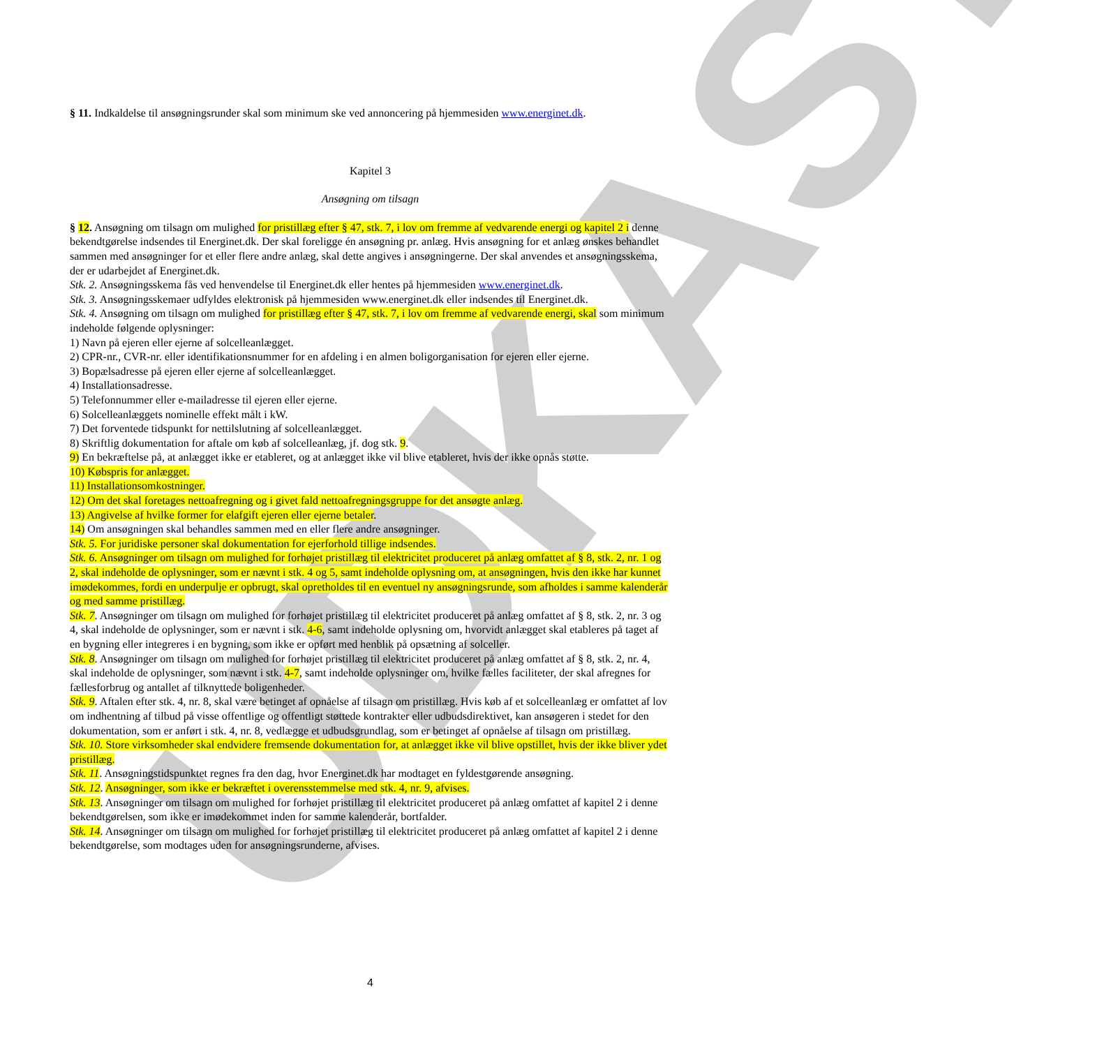UDKAST
§ 11. Indkaldelse til ansøgningsrunder skal som minimum ske ved annoncering på hjemmesiden www.energinet.dk.
Kapitel 3
Ansøgning om tilsagn
§ 12. Ansøgning om tilsagn om mulighed for pristillæg efter § 47, stk. 7, i lov om fremme af vedvarende energi og kapitel 2 i denne bekendtgørelse indsendes til Energinet.dk. Der skal foreligge én ansøgning pr. anlæg. Hvis ansøgning for et anlæg ønskes behandlet sammen med ansøgninger for et eller flere andre anlæg, skal dette angives i ansøgningerne. Der skal anvendes et ansøgningsskema, der er udarbejdet af Energinet.dk.
Stk. 2. Ansøgningsskema fås ved henvendelse til Energinet.dk eller hentes på hjemmesiden www.energinet.dk.
Stk. 3. Ansøgningsskemaer udfyldes elektronisk på hjemmesiden www.energinet.dk eller indsendes til Energinet.dk.
Stk. 4. Ansøgning om tilsagn om mulighed for pristillæg efter § 47, stk. 7, i lov om fremme af vedvarende energi, skal som minimum indeholde følgende oplysninger:
1) Navn på ejeren eller ejerne af solcelleanlægget.
2) CPR-nr., CVR-nr. eller identifikationsnummer for en afdeling i en almen boligorganisation for ejeren eller ejerne.
3) Bopælsadresse på ejeren eller ejerne af solcelleanlægget.
4) Installationsadresse.
5) Telefonnummer eller e-mailadresse til ejeren eller ejerne.
6) Solcelleanlæggets nominelle effekt målt i kW.
7) Det forventede tidspunkt for nettilslutning af solcelleanlægget.
8) Skriftlig dokumentation for aftale om køb af solcelleanlæg, jf. dog stk. 9.
9) En bekræftelse på, at anlægget ikke er etableret, og at anlægget ikke vil blive etableret, hvis der ikke opnås støtte.
10) Købspris for anlægget.
11) Installationsomkostninger.
12) Om det skal foretages nettoafregning og i givet fald nettoafregningsgruppe for det ansøgte anlæg.
13) Angivelse af hvilke former for elafgift ejeren eller ejerne betaler.
14) Om ansøgningen skal behandles sammen med en eller flere andre ansøgninger.
Stk. 5. For juridiske personer skal dokumentation for ejerforhold tillige indsendes.
Stk. 6. Ansøgninger om tilsagn om mulighed for forhøjet pristillæg til elektricitet produceret på anlæg omfattet af § 8, stk. 2, nr. 1 og 2, skal indeholde de oplysninger, som er nævnt i stk. 4 og 5, samt indeholde oplysning om, at ansøgningen, hvis den ikke har kunnet imødekommes, fordi en underpulje er opbrugt, skal opretholdes til en eventuel ny ansøgningsrunde, som afholdes i samme kalenderår og med samme pristillæg.
Stk. 7. Ansøgninger om tilsagn om mulighed for forhøjet pristillæg til elektricitet produceret på anlæg omfattet af § 8, stk. 2, nr. 3 og 4, skal indeholde de oplysninger, som er nævnt i stk. 4-6, samt indeholde oplysning om, hvorvidt anlægget skal etableres på taget af en bygning eller integreres i en bygning, som ikke er opført med henblik på opsætning af solceller.
Stk. 8. Ansøgninger om tilsagn om mulighed for forhøjet pristillæg til elektricitet produceret på anlæg omfattet af § 8, stk. 2, nr. 4, skal indeholde de oplysninger, som nævnt i stk. 4-7, samt indeholde oplysninger om, hvilke fælles faciliteter, der skal afregnes for fællesforbrug og antallet af tilknyttede boligenheder.
Stk. 9. Aftalen efter stk. 4, nr. 8, skal være betinget af opnåelse af tilsagn om pristillæg. Hvis køb af et solcelleanlæg er omfattet af lov om indhentning af tilbud på visse offentlige og offentligt støttede kontrakter eller udbudsdirektivet, kan ansøgeren i stedet for den dokumentation, som er anført i stk. 4, nr. 8, vedlægge et udbudsgrundlag, som er betinget af opnåelse af tilsagn om pristillæg.
Stk. 10. Store virksomheder skal endvidere fremsende dokumentation for, at anlægget ikke vil blive opstillet, hvis der ikke bliver ydet pristillæg.
Stk. 11. Ansøgningstidspunktet regnes fra den dag, hvor Energinet.dk har modtaget en fyldestgørende ansøgning.
Stk. 12. Ansøgninger, som ikke er bekræftet i overensstemmelse med stk. 4, nr. 9, afvises.
Stk. 13. Ansøgninger om tilsagn om mulighed for forhøjet pristillæg til elektricitet produceret på anlæg omfattet af kapitel 2 i denne bekendtgørelsen, som ikke er imødekommet inden for samme kalenderår, bortfalder.
Stk. 14. Ansøgninger om tilsagn om mulighed for forhøjet pristillæg til elektricitet produceret på anlæg omfattet af kapitel 2 i denne bekendtgørelse, som modtages uden for ansøgningsrunderne, afvises.
4